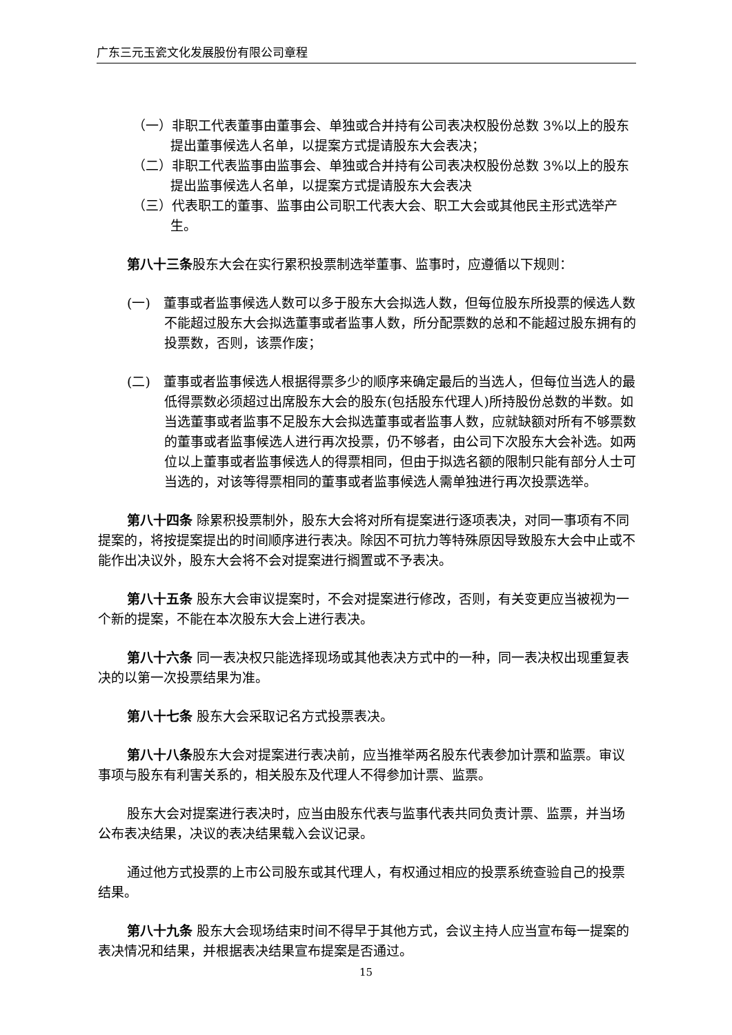广东三元玉瓷文化发展股份有限公司章程
（一）非职工代表董事由董事会、单独或合并持有公司表决权股份总数 3%以上的股东提出董事候选人名单，以提案方式提请股东大会表决；
（二）非职工代表监事由监事会、单独或合并持有公司表决权股份总数 3%以上的股东提出监事候选人名单，以提案方式提请股东大会表决
（三）代表职工的董事、监事由公司职工代表大会、职工大会或其他民主形式选举产生。
第八十三条股东大会在实行累积投票制选举董事、监事时，应遵循以下规则：
(一)　董事或者监事候选人数可以多于股东大会拟选人数，但每位股东所投票的候选人数不能超过股东大会拟选董事或者监事人数，所分配票数的总和不能超过股东拥有的投票数，否则，该票作废；
(二)　董事或者监事候选人根据得票多少的顺序来确定最后的当选人，但每位当选人的最低得票数必须超过出席股东大会的股东(包括股东代理人)所持股份总数的半数。如当选董事或者监事不足股东大会拟选董事或者监事人数，应就缺额对所有不够票数的董事或者监事候选人进行再次投票，仍不够者，由公司下次股东大会补选。如两位以上董事或者监事候选人的得票相同，但由于拟选名额的限制只能有部分人士可当选的，对该等得票相同的董事或者监事候选人需单独进行再次投票选举。
第八十四条 除累积投票制外，股东大会将对所有提案进行逐项表决，对同一事项有不同提案的，将按提案提出的时间顺序进行表决。除因不可抗力等特殊原因导致股东大会中止或不能作出决议外，股东大会将不会对提案进行搁置或不予表决。
第八十五条 股东大会审议提案时，不会对提案进行修改，否则，有关变更应当被视为一个新的提案，不能在本次股东大会上进行表决。
第八十六条 同一表决权只能选择现场或其他表决方式中的一种，同一表决权出现重复表决的以第一次投票结果为准。
第八十七条 股东大会采取记名方式投票表决。
第八十八条股东大会对提案进行表决前，应当推举两名股东代表参加计票和监票。审议事项与股东有利害关系的，相关股东及代理人不得参加计票、监票。
股东大会对提案进行表决时，应当由股东代表与监事代表共同负责计票、监票，并当场公布表决结果，决议的表决结果载入会议记录。
通过他方式投票的上市公司股东或其代理人，有权通过相应的投票系统查验自己的投票结果。
第八十九条 股东大会现场结束时间不得早于其他方式，会议主持人应当宣布每一提案的表决情况和结果，并根据表决结果宣布提案是否通过。
15